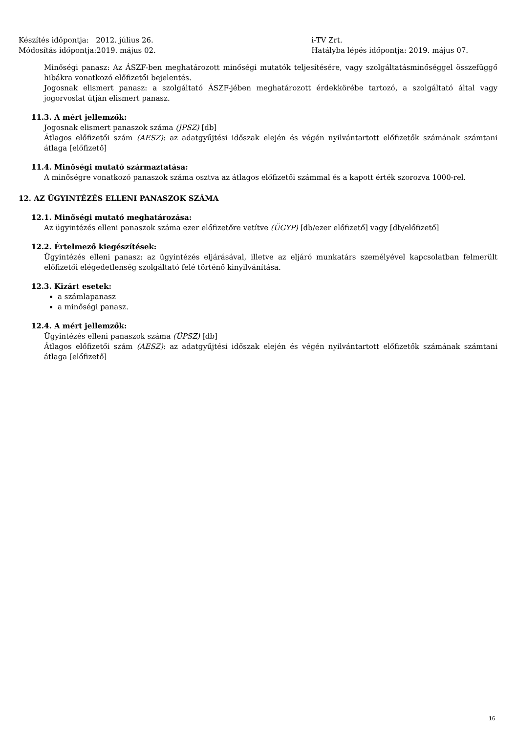Készítés időpontja: 2012. július 26.
Módosítás időpontja:2019. május 02.
i-TV Zrt.
Hatályba lépés időpontja: 2019. május 07.
Minőségi panasz: Az ÁSZF-ben meghatározott minőségi mutatók teljesítésére, vagy szolgáltatásminőséggel összefüggő hibákra vonatkozó előfizetői bejelentés.
Jogosnak elismert panasz: a szolgáltató ÁSZF-jében meghatározott érdekkörébe tartozó, a szolgáltató által vagy jogorvoslat útján elismert panasz.
11.3. A mért jellemzők:
Jogosnak elismert panaszok száma (JPSZ) [db]
Átlagos előfizetői szám (AESZ): az adatgyűjtési időszak elején és végén nyilvántartott előfizetők számának számtani átlaga [előfizető]
11.4. Minőségi mutató származtatása:
A minőségre vonatkozó panaszok száma osztva az átlagos előfizetői számmal és a kapott érték szorozva 1000-rel.
12. AZ ÜGYINTÉZÉS ELLENI PANASZOK SZÁMA
12.1. Minőségi mutató meghatározása:
Az ügyintézés elleni panaszok száma ezer előfizetőre vetítve (ÜGYP) [db/ezer előfizető] vagy [db/előfizető]
12.2. Értelmező kiegészítések:
Ügyintézés elleni panasz: az ügyintézés eljárásával, illetve az eljáró munkatárs személyével kapcsolatban felmerült előfizetői elégedetlenség szolgáltató felé történő kinyilvánítása.
12.3. Kizárt esetek:
a számlapanasz
a minőségi panasz.
12.4. A mért jellemzők:
Ügyintézés elleni panaszok száma (ÜPSZ) [db]
Átlagos előfizetői szám (AESZ): az adatgyűjtési időszak elején és végén nyilvántartott előfizetők számának számtani átlaga [előfizető]
16